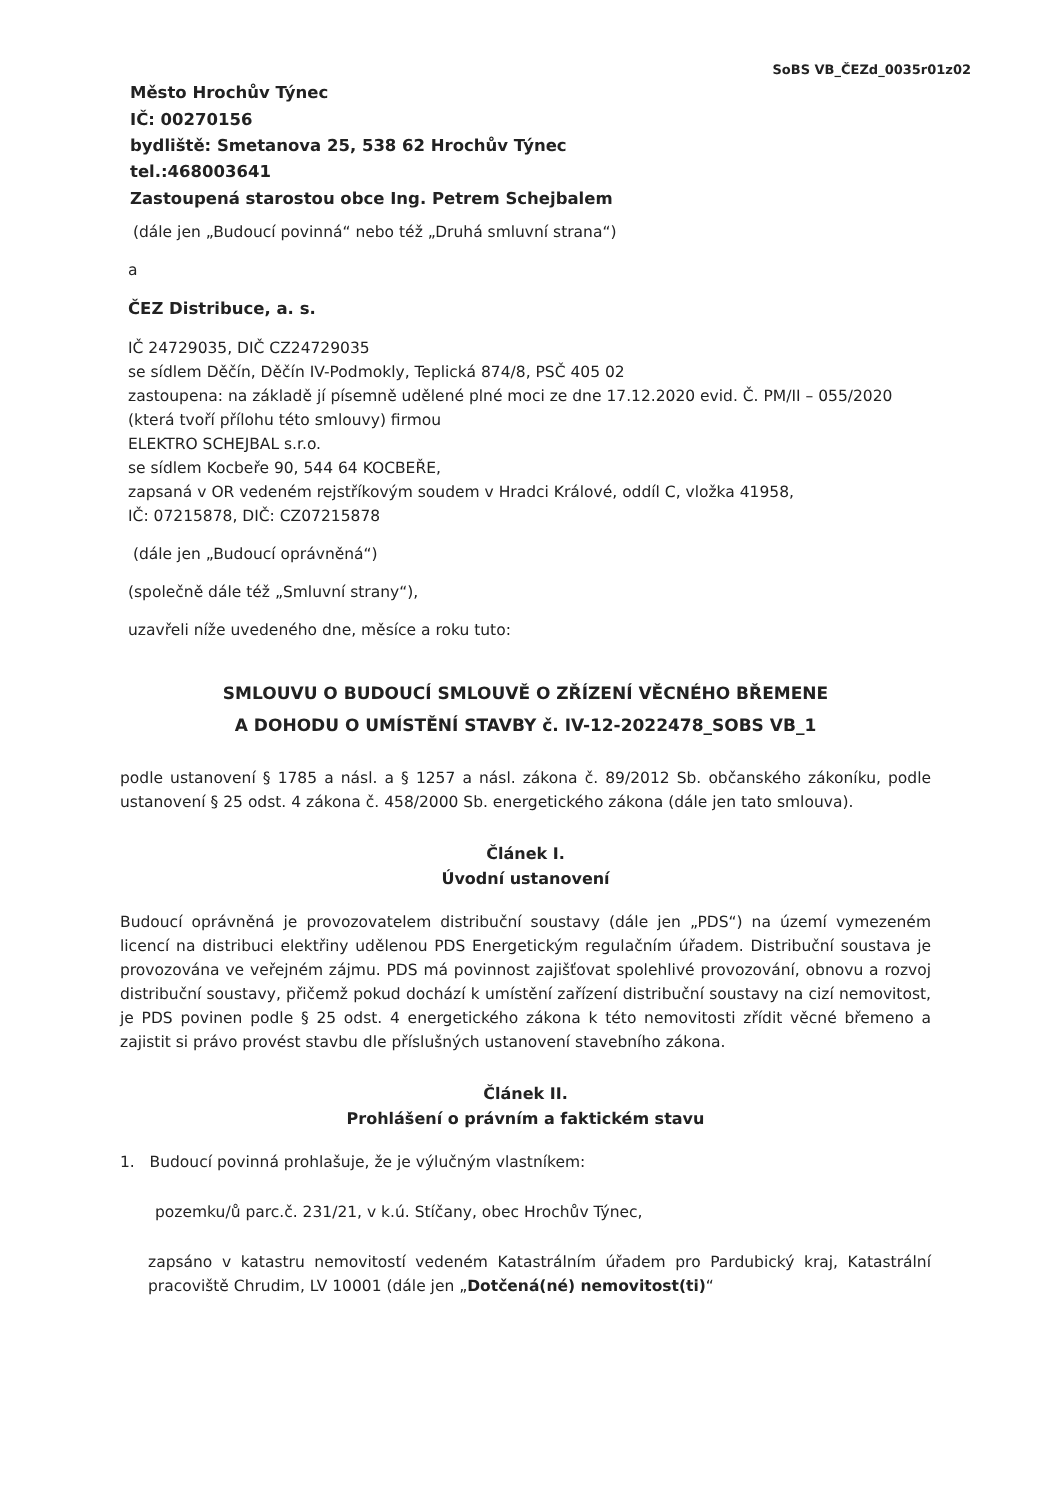SoBS VB_ČEZd_0035r01z02
Město Hrochův Týnec
IČ: 00270156
bydliště: Smetanova 25, 538 62 Hrochův Týnec
tel.:468003641
Zastoupená starostou obce Ing. Petrem Schejbalem
(dále jen „Budoucí povinná“ nebo též „Druhá smluvní strana“)
a
ČEZ Distribuce, a. s.
IČ 24729035, DIČ CZ24729035
se sídlem Děčín, Děčín IV-Podmokly, Teplická 874/8, PSČ 405 02
zastoupena: na základě jí písemně udělené plné moci ze dne 17.12.2020 evid. Č. PM/II – 055/2020 (která tvoří přílohu této smlouvy) firmou
ELEKTRO SCHEJBAL s.r.o.
se sídlem Kocbeře 90, 544 64 KOCBEŘE,
zapsaná v OR vedeném rejstříkovým soudem v Hradci Králové, oddíl C, vložka 41958,
IČ: 07215878, DIČ: CZ07215878
(dále jen „Budoucí oprávněná“)
(společně dále též „Smluvní strany“),
uzavřeli níže uvedeného dne, měsíce a roku tuto:
SMLOUVU O BUDOUCÍ SMLOUVĚ O ZŘÍZENÍ VĚCNÉHO BŘEMENE
A DOHODU O UMÍSTĚNÍ STAVBY č. IV-12-2022478_SOBS VB_1
podle ustanovení § 1785 a násl. a § 1257 a násl. zákona č. 89/2012 Sb. občanského zákoníku, podle ustanovení § 25 odst. 4 zákona č. 458/2000 Sb. energetického zákona (dále jen tato smlouva).
Článek I.
Úvodní ustanovení
Budoucí oprávněná je provozovatelem distribuční soustavy (dále jen „PDS“) na území vymezeném licencí na distribuci elektřiny udělenou PDS Energetickým regulačním úřadem. Distribuční soustava je provozována ve veřejném zájmu. PDS má povinnost zajišťovat spolehlivé provozování, obnovu a rozvoj distribuční soustavy, přičemž pokud dochází k umístění zařízení distribuční soustavy na cizí nemovitost, je PDS povinen podle § 25 odst. 4 energetického zákona k této nemovitosti zřídit věcné břemeno a zajistit si právo provést stavbu dle příslušných ustanovení stavebního zákona.
Článek II.
Prohlášení o právním a faktickém stavu
1. Budoucí povinná prohlašuje, že je výlučným vlastníkem:
pozemku/ů parc.č. 231/21, v k.ú. Stíčany, obec Hrochův Týnec,
zapsáno v katastru nemovitostí vedeném Katastrálním úřadem pro Pardubický kraj, Katastrální pracoviště Chrudim, LV 10001 (dále jen „Dotčená(né) nemovitost(ti)“